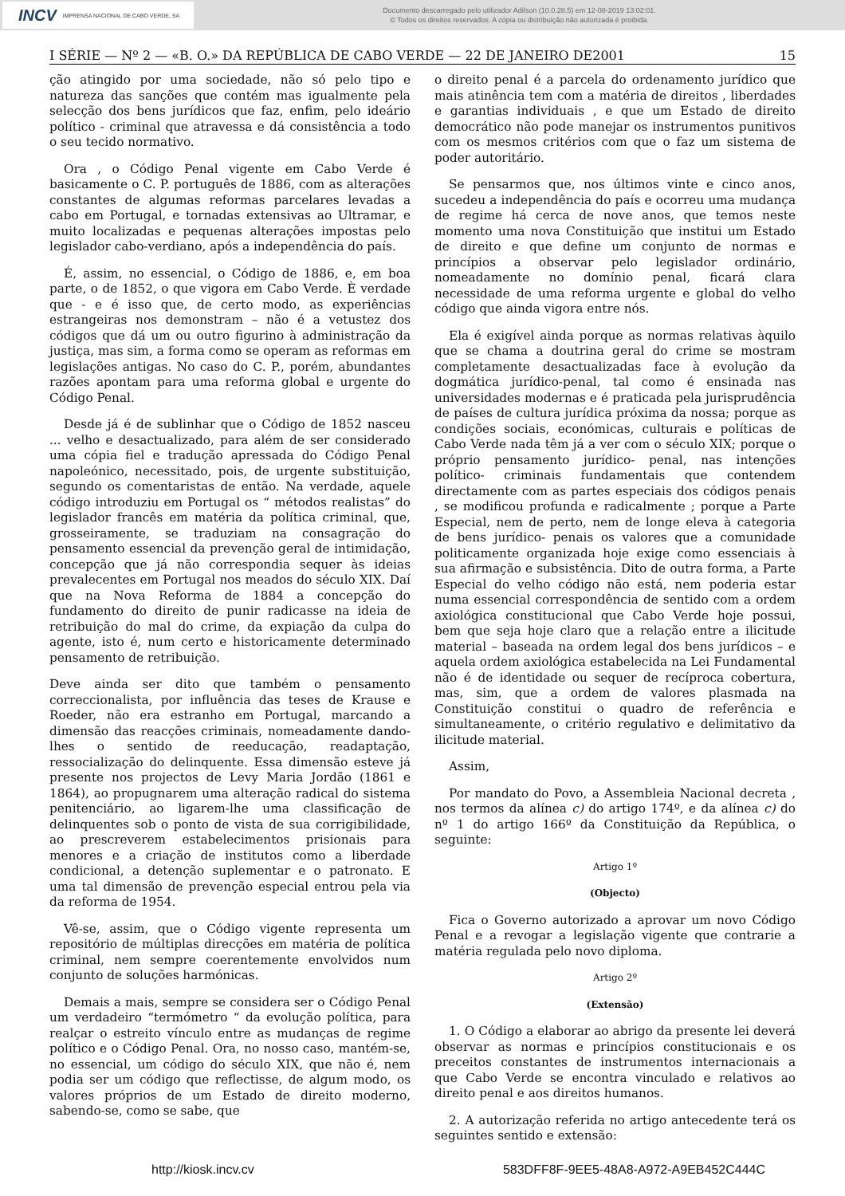INCV IMPRENSA NACIONAL DE CABO VERDE, SA
Documento descarregado pelo utilizador Adilson (10.0.28.5) em 12-08-2019 13:02:01.
© Todos os direitos reservados. A cópia ou distribuição não autorizada é proibida.
I SÉRIE — Nº 2 — «B. O.» DA REPÚBLICA DE CABO VERDE — 22 DE JANEIRO DE2001 15
ção atingido por uma sociedade, não só pelo tipo e natureza das sanções que contém mas igualmente pela selecção dos bens jurídicos que faz, enfim, pelo ideário político - criminal que atravessa e dá consistência a todo o seu tecido normativo.
Ora , o Código Penal vigente em Cabo Verde é basicamente o C. P. português de 1886, com as alterações constantes de algumas reformas parcelares levadas a cabo em Portugal, e tornadas extensivas ao Ultramar, e muito localizadas e pequenas alterações impostas pelo legislador cabo-verdiano, após a independência do país.
É, assim, no essencial, o Código de 1886, e, em boa parte, o de 1852, o que vigora em Cabo Verde. È verdade que - e é isso que, de certo modo, as experiências estrangeiras nos demonstram – não é a vetustez dos códigos que dá um ou outro figurino à administração da justiça, mas sim, a forma como se operam as reformas em legislações antigas. No caso do C. P., porém, abundantes razões apontam para uma reforma global e urgente do Código Penal.
Desde já é de sublinhar que o Código de 1852 nasceu ... velho e desactualizado, para além de ser considerado uma cópia fiel e tradução apressada do Código Penal napoleónico, necessitado, pois, de urgente substituição, segundo os comentaristas de então. Na verdade, aquele código introduziu em Portugal os “ métodos realistas” do legislador francês em matéria da política criminal, que, grosseiramente, se traduziam na consagração do pensamento essencial da prevenção geral de intimidação, concepção que já não correspondia sequer às ideias prevalecentes em Portugal nos meados do século XIX. Daí que na Nova Reforma de 1884 a concepção do fundamento do direito de punir radicasse na ideia de retribuição do mal do crime, da expiação da culpa do agente, isto é, num certo e historicamente determinado pensamento de retribuição.
Deve ainda ser dito que também o pensamento correccionalista, por influência das teses de Krause e Roeder, não era estranho em Portugal, marcando a dimensão das reacções criminais, nomeadamente dando-lhes o sentido de reeducação, readaptação, ressocialização do delinquente. Essa dimensão esteve já presente nos projectos de Levy Maria Jordão (1861 e 1864), ao propugnarem uma alteração radical do sistema penitenciário, ao ligarem-lhe uma classificação de delinquentes sob o ponto de vista de sua corrigibilidade, ao prescreverem estabelecimentos prisionais para menores e a criação de institutos como a liberdade condicional, a detenção suplementar e o patronato. E uma tal dimensão de prevenção especial entrou pela via da reforma de 1954.
Vê-se, assim, que o Código vigente representa um repositório de múltiplas direcções em matéria de política criminal, nem sempre coerentemente envolvidos num conjunto de soluções harmónicas.
Demais a mais, sempre se considera ser o Código Penal um verdadeiro “termómetro “ da evolução política, para realçar o estreito vínculo entre as mudanças de regime político e o Código Penal. Ora, no nosso caso, mantém-se, no essencial, um código do século XIX, que não é, nem podia ser um código que reflectisse, de algum modo, os valores próprios de um Estado de direito moderno, sabendo-se, como se sabe, que
o direito penal é a parcela do ordenamento jurídico que mais atinência tem com a matéria de direitos , liberdades e garantias individuais , e que um Estado de direito democrático não pode manejar os instrumentos punitivos com os mesmos critérios com que o faz um sistema de poder autoritário.
Se pensarmos que, nos últimos vinte e cinco anos, sucedeu a independência do país e ocorreu uma mudança de regime há cerca de nove anos, que temos neste momento uma nova Constituição que institui um Estado de direito e que define um conjunto de normas e princípios a observar pelo legislador ordinário, nomeadamente no domínio penal, ficará clara necessidade de uma reforma urgente e global do velho código que ainda vigora entre nós.
Ela é exigível ainda porque as normas relativas àquilo que se chama a doutrina geral do crime se mostram completamente desactualizadas face à evolução da dogmática jurídico-penal, tal como é ensinada nas universidades modernas e é praticada pela jurisprudência de países de cultura jurídica próxima da nossa; porque as condições sociais, económicas, culturais e políticas de Cabo Verde nada têm já a ver com o século XIX; porque o próprio pensamento jurídico- penal, nas intenções político- criminais fundamentais que contendem directamente com as partes especiais dos códigos penais , se modificou profunda e radicalmente ; porque a Parte Especial, nem de perto, nem de longe eleva à categoria de bens jurídico- penais os valores que a comunidade politicamente organizada hoje exige como essenciais à sua afirmação e subsistência. Dito de outra forma, a Parte Especial do velho código não está, nem poderia estar numa essencial correspondência de sentido com a ordem axiológica constitucional que Cabo Verde hoje possui, bem que seja hoje claro que a relação entre a ilicitude material – baseada na ordem legal dos bens jurídicos – e aquela ordem axiológica estabelecida na Lei Fundamental não é de identidade ou sequer de recíproca cobertura, mas, sim, que a ordem de valores plasmada na Constituição constitui o quadro de referência e simultaneamente, o critério regulativo e delimitativo da ilicitude material.
Assim,
Por mandato do Povo, a Assembleia Nacional decreta , nos termos da alínea c) do artigo 174º, e da alínea c) do nº 1 do artigo 166º da Constituição da República, o seguinte:
Artigo 1º
(Objecto)
Fica o Governo autorizado a aprovar um novo Código Penal e a revogar a legislação vigente que contrarie a matéria regulada pelo novo diploma.
Artigo 2º
(Extensão)
1. O Código a elaborar ao abrigo da presente lei deverá observar as normas e princípios constitucionais e os preceitos constantes de instrumentos internacionais a que Cabo Verde se encontra vinculado e relativos ao direito penal e aos direitos humanos.
2. A autorização referida no artigo antecedente terá os seguintes sentido e extensão:
http://kiosk.incv.cv 583DFF8F-9EE5-48A8-A972-A9EB452C444C